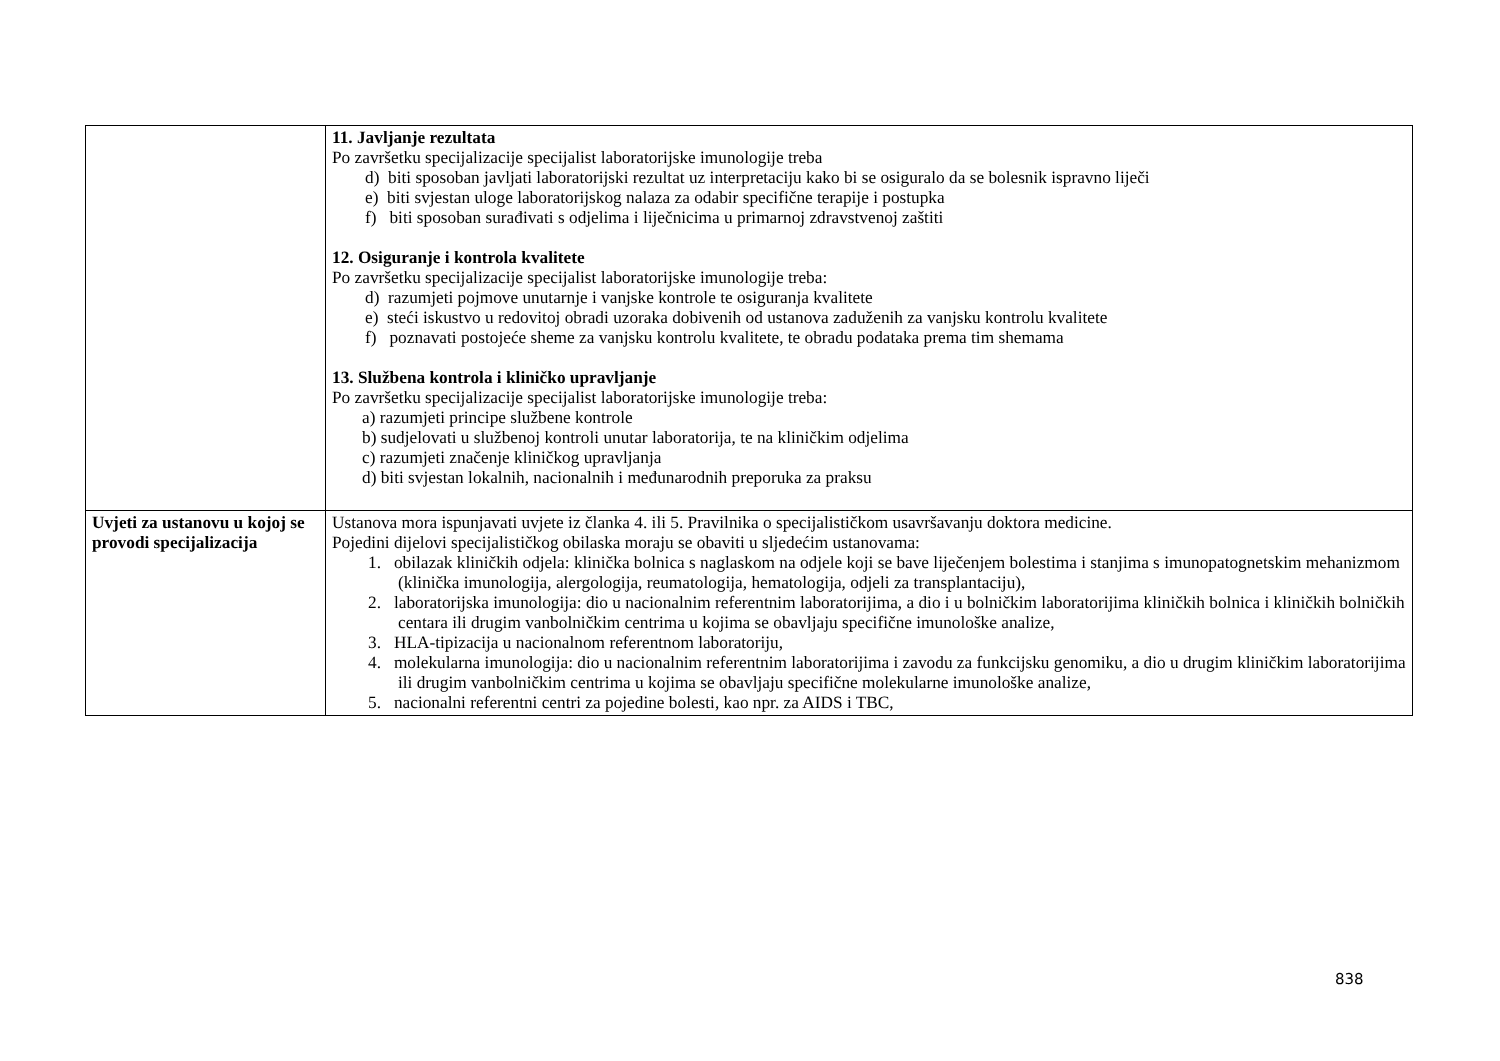| | 11. Javljanje rezultata Po završetku specijalizacije specijalist laboratorijske imunologije treba d) biti sposoban javljati laboratorijski rezultat uz interpretaciju kako bi se osiguralo da se bolesnik ispravno liječi e) biti svjestan uloge laboratorijskog nalaza za odabir specifične terapije i postupka f) biti sposoban surađivati s odjelima i liječnicima u primarnoj zdravstvenoj zaštiti 12. Osiguranje i kontrola kvalitete Po završetku specijalizacije specijalist laboratorijske imunologije treba: d) razumjeti pojmove unutarnje i vanjske kontrole te osiguranja kvalitete e) steći iskustvo u redovitoj obradi uzoraka dobivenih od ustanova zaduženih za vanjsku kontrolu kvalitete f) poznavati postojeće sheme za vanjsku kontrolu kvalitete, te obradu podataka prema tim shemama 13. Službena kontrola i kliničko upravljanje Po završetku specijalizacije specijalist laboratorijske imunologije treba: a) razumjeti principe službene kontrole b) sudjelovati u službenoj kontroli unutar laboratorija, te na kliničkim odjelima c) razumjeti značenje kliničkog upravljanja d) biti svjestan lokalnih, nacionalnih i međunarodnih preporuka za praksu |
| Uvjeti za ustanovu u kojoj se provodi specijalizacija | Ustanova mora ispunjavati uvjete iz članka 4. ili 5. Pravilnika o specijalističkom usavršavanju doktora medicine. Pojedini dijelovi specijalističkog obilaska moraju se obaviti u sljedećim ustanovama: 1. obilazak kliničkih odjela: klinička bolnica s naglaskom na odjele koji se bave liječenjem bolestima i stanjima s imunopatognetskim mehanizmom (klinička imunologija, alergologija, reumatologija, hematologija, odjeli za transplantaciju), 2. laboratorijska imunologija: dio u nacionalnim referentnim laboratorijima, a dio i u bolničkim laboratorijima kliničkih bolnica i kliničkih bolničkih centara ili drugim vanbolničkim centrima u kojima se obavljaju specifične imunološke analize, 3. HLA-tipizacija u nacionalnom referentnom laboratoriju, 4. molekularna imunologija: dio u nacionalnim referentnim laboratorijima i zavodu za funkcijsku genomiku, a dio u drugim kliničkim laboratorijima ili drugim vanbolničkim centrima u kojima se obavljaju specifične molekularne imunološke analize, 5. nacionalni referentni centri za pojedine bolesti, kao npr. za AIDS i TBC, |
838